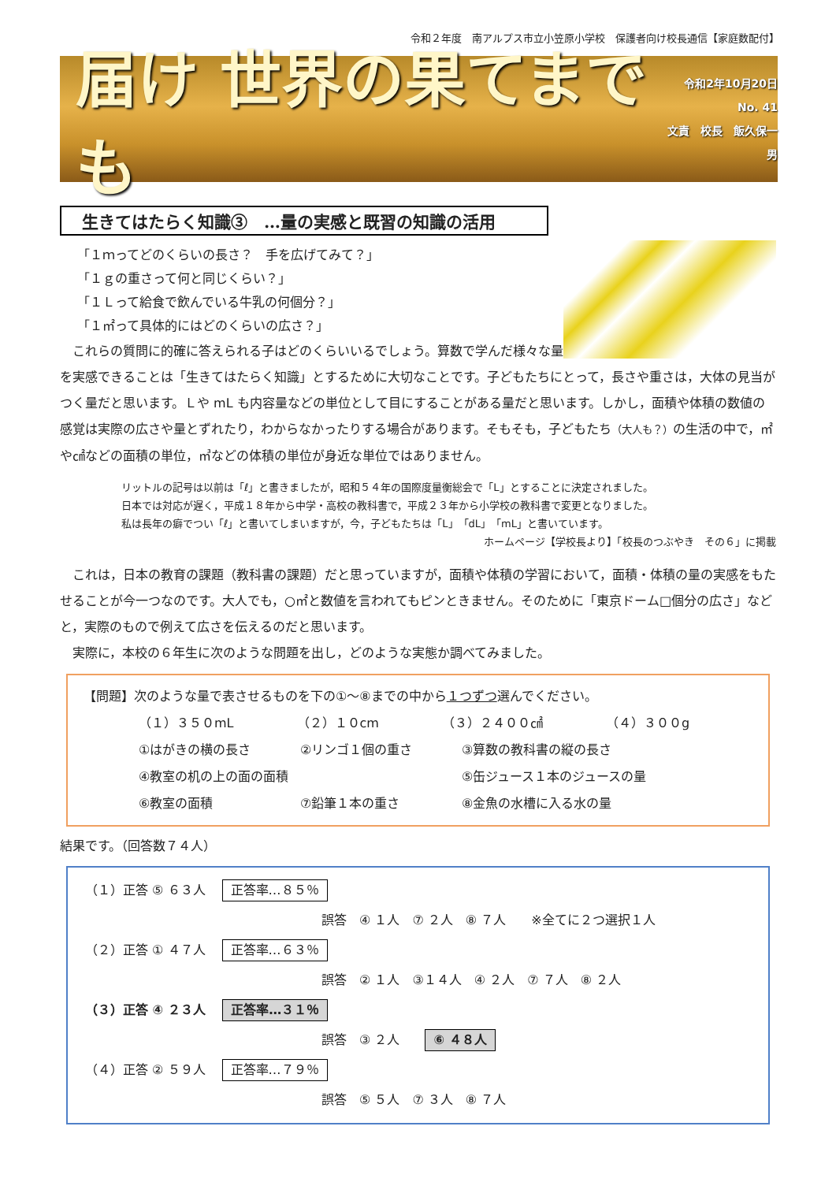令和２年度　南アルプス市立小笠原小学校　保護者向け校長通信【家庭数配付】
届け 世界の果てまでも
令和2年10月20日
No. 41
文責　校長　飯久保一男
生きてはたらく知識③　…量の実感と既習の知識の活用
「１ｍってどのくらいの長さ？　手を広げてみて？」
「１ｇの重さって何と同じくらい？」
「１Ｌって給食で飲んでいる牛乳の何個分？」
「１㎡って具体的にはどのくらいの広さ？」
これらの質問に的確に答えられる子はどのくらいいるでしょう。算数で学んだ様々な量を実感できることは「生きてはたらく知識」とするために大切なことです。子どもたちにとって，長さや重さは，大体の見当がつく量だと思います。Ｌや mL も内容量などの単位として目にすることがある量だと思います。しかし，面積や体積の数値の感覚は実際の広さや量とずれたり，わからなかったりする場合があります。そもそも，子どもたち（大人も？）の生活の中で，㎡や㎠などの面積の単位，㎥などの体積の単位が身近な単位ではありません。
リットルの記号は以前は「ℓ」と書きましたが，昭和５４年の国際度量衡総会で「L」とすることに決定されました。
日本では対応が遅く，平成１８年から中学・高校の教科書で，平成２３年から小学校の教科書で変更となりました。
私は長年の癖でつい「ℓ」と書いてしまいますが，今，子どもたちは「L」「dL」「mL」と書いています。
ホームページ【学校長より】「校長のつぶやき　その６」に掲載
これは，日本の教育の課題（教科書の課題）だと思っていますが，面積や体積の学習において，面積・体積の量の実感をもたせることが今一つなのです。大人でも，○㎡と数値を言われてもピンときません。そのために「東京ドーム□個分の広さ」などと，実際のもので例えて広さを伝えるのだと思います。
実際に，本校の６年生に次のような問題を出し，どのような実態か調べてみました。
【問題】次のような量で表させるものを下の①～⑧までの中から１つずつ選んでください。
（１）３５０mL （２）１０cm （３）２４００㎠ （４）３００g
①はがきの横の長さ ②リンゴ１個の重さ ③算数の教科書の縦の長さ
④教室の机の上の面の面積 ⑤缶ジュース１本のジュースの量
⑥教室の面積 ⑦鉛筆１本の重さ ⑧金魚の水槽に入る水の量
結果です。（回答数７４人）
（１）正答 ⑤ ６３人 正答率…８５％
誤答　④ １人　⑦ ２人　⑧ ７人　　※全てに２つ選択１人
（２）正答 ① ４７人 正答率…６３％
誤答　② １人　③１４人　④ ２人　⑦ ７人　⑧ ２人
（３）正答 ④ ２３人 正答率…３１％
誤答　③ ２人　⑥ ４８人
（４）正答 ② ５９人 正答率…７９％
誤答　⑤ ５人　⑦ ３人　⑧ ７人